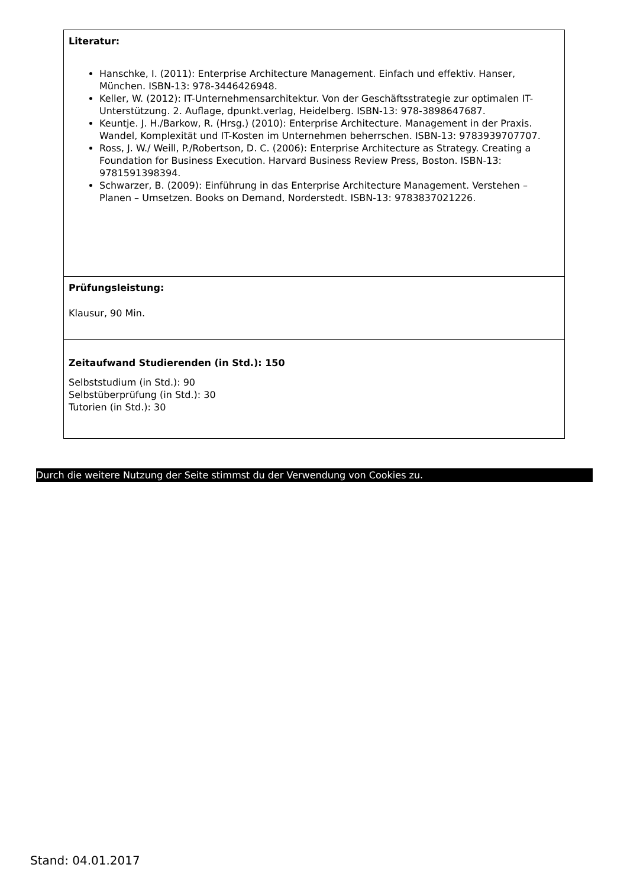| Literatur: Hanschke, I. (2011): Enterprise Architecture Management. Einfach und effektiv. Hanser, München. ISBN-13: 978-3446426948. Keller, W. (2012): IT-Unternehmensarchitektur. Von der Geschäftsstrategie zur optimalen IT-Unterstützung. 2. Auflage, dpunkt.verlag, Heidelberg. ISBN-13: 978-3898647687. Keuntje. J. H./Barkow, R. (Hrsg.) (2010): Enterprise Architecture. Management in der Praxis. Wandel, Komplexität und IT-Kosten im Unternehmen beherrschen. ISBN-13: 9783939707707. Ross, J. W./ Weill, P./Robertson, D. C. (2006): Enterprise Architecture as Strategy. Creating a Foundation for Business Execution. Harvard Business Review Press, Boston. ISBN-13: 9781591398394. Schwarzer, B. (2009): Einführung in das Enterprise Architecture Management. Verstehen – Planen – Umsetzen. Books on Demand, Norderstedt. ISBN-13: 9783837021226. |
| Prüfungsleistung: Klausur, 90 Min. |
| Zeitaufwand Studierenden (in Std.): 150 Selbststudium (in Std.): 90 Selbstüberprüfung (in Std.): 30 Tutorien (in Std.): 30 |
Durch die weitere Nutzung der Seite stimmst du der Verwendung von Cookies zu.
Stand: 04.01.2017